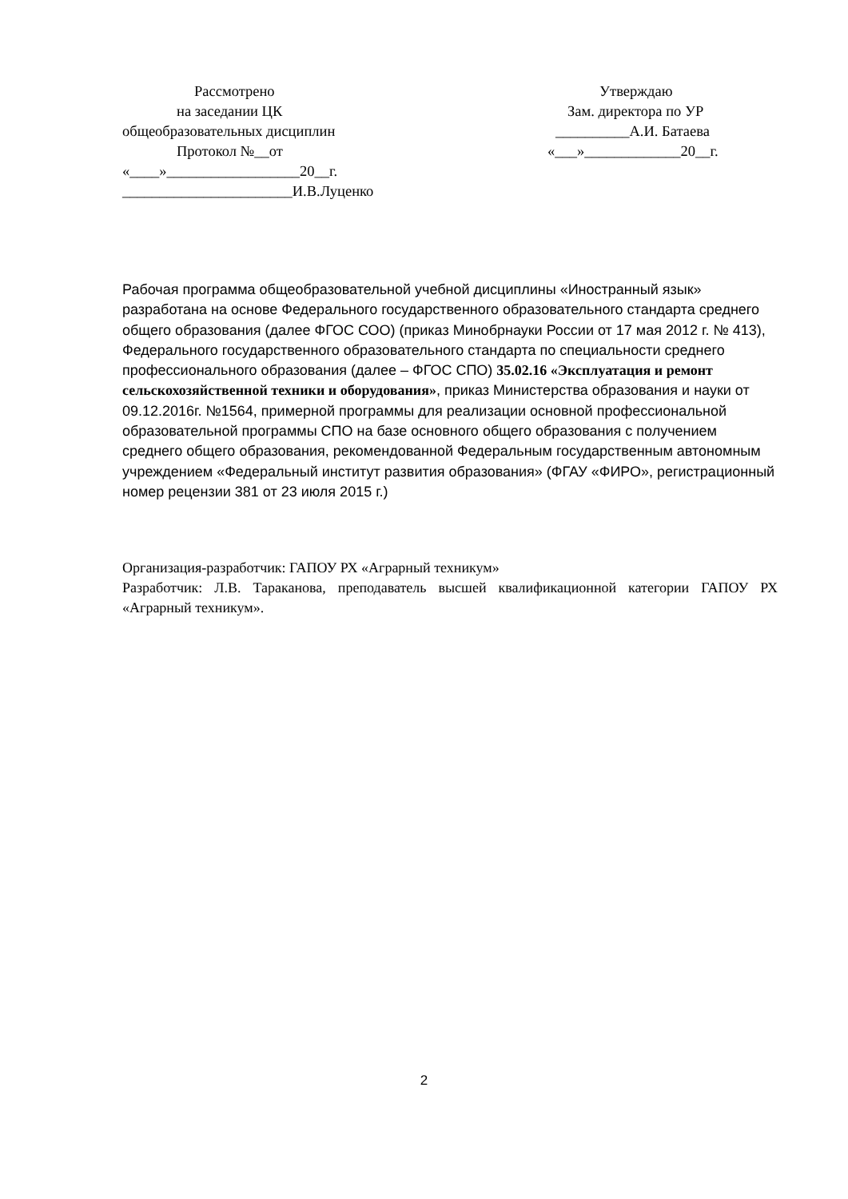Рассмотрено
на заседании ЦК
общеобразовательных дисциплин
Протокол №__от
«____»__________________20__г.
_______________________И.В.Луценко
Утверждаю
Зам. директора по УР
__________А.И. Батаева
«___»_____________20__г.
Рабочая программа общеобразовательной учебной дисциплины «Иностранный язык» разработана на основе Федерального государственного образовательного стандарта среднего общего образования (далее ФГОС СОО) (приказ Минобрнауки России от 17 мая 2012 г. № 413), Федерального государственного образовательного стандарта по специальности среднего профессионального образования (далее – ФГОС СПО) 35.02.16 «Эксплуатация и ремонт сельскохозяйственной техники и оборудования», приказ Министерства образования и науки от 09.12.2016г. №1564, примерной программы для реализации основной профессиональной образовательной программы СПО на базе основного общего образования с получением среднего общего образования, рекомендованной Федеральным государственным автономным учреждением «Федеральный институт развития образования» (ФГАУ «ФИРО», регистрационный номер рецензии 381 от 23 июля 2015 г.)
Организация-разработчик: ГАПОУ РХ «Аграрный техникум»
Разработчик: Л.В. Тараканова, преподаватель высшей квалификационной категории ГАПОУ РХ «Аграрный техникум».
2